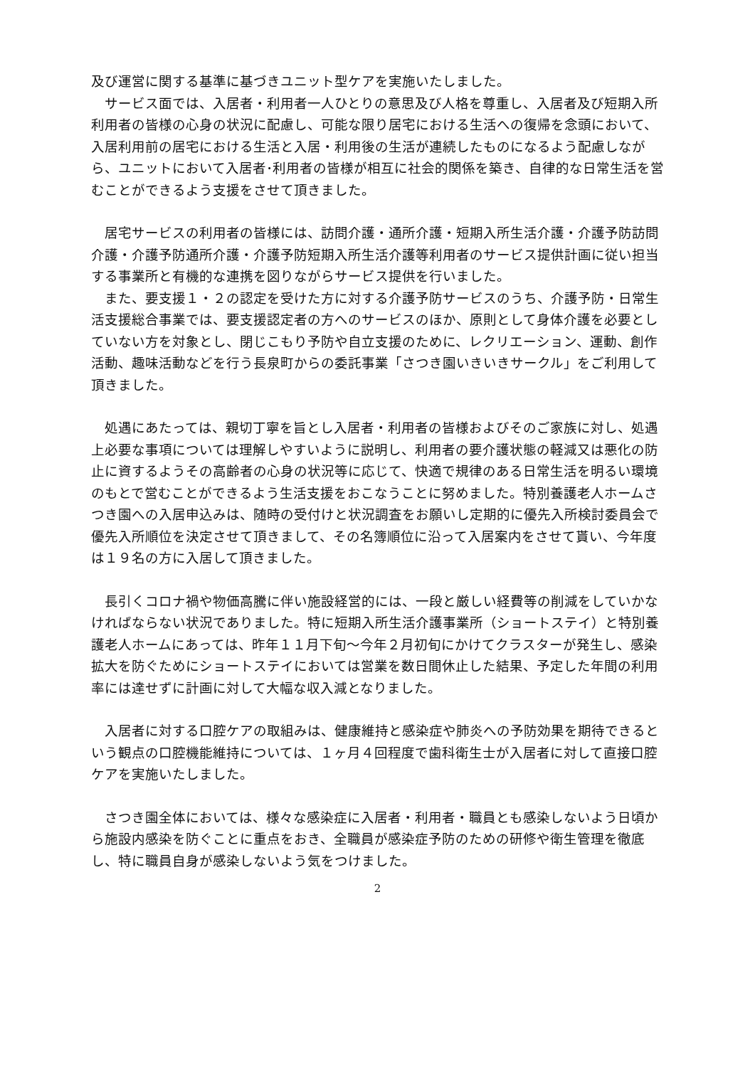及び運営に関する基準に基づきユニット型ケアを実施いたしました。
　サービス面では、入居者・利用者一人ひとりの意思及び人格を尊重し、入居者及び短期入所利用者の皆様の心身の状況に配慮し、可能な限り居宅における生活への復帰を念頭において、入居利用前の居宅における生活と入居・利用後の生活が連続したものになるよう配慮しながら、ユニットにおいて入居者･利用者の皆様が相互に社会的関係を築き、自律的な日常生活を営むことができるよう支援をさせて頂きました。
　居宅サービスの利用者の皆様には、訪問介護・通所介護・短期入所生活介護・介護予防訪問介護・介護予防通所介護・介護予防短期入所生活介護等利用者のサービス提供計画に従い担当する事業所と有機的な連携を図りながらサービス提供を行いました。
　また、要支援１・２の認定を受けた方に対する介護予防サービスのうち、介護予防・日常生活支援総合事業では、要支援認定者の方へのサービスのほか、原則として身体介護を必要としていない方を対象とし、閉じこもり予防や自立支援のために、レクリエーション、運動、創作活動、趣味活動などを行う長泉町からの委託事業「さつき園いきいきサークル」をご利用して頂きました。
　処遇にあたっては、親切丁寧を旨とし入居者・利用者の皆様およびそのご家族に対し、処遇上必要な事項については理解しやすいように説明し、利用者の要介護状態の軽減又は悪化の防止に資するようその高齢者の心身の状況等に応じて、快適で規律のある日常生活を明るい環境のもとで営むことができるよう生活支援をおこなうことに努めました。特別養護老人ホームさつき園への入居申込みは、随時の受付けと状況調査をお願いし定期的に優先入所検討委員会で優先入所順位を決定させて頂きまして、その名簿順位に沿って入居案内をさせて貰い、今年度は１９名の方に入居して頂きました。
　長引くコロナ禍や物価高騰に伴い施設経営的には、一段と厳しい経費等の削減をしていかなければならない状況でありました。特に短期入所生活介護事業所（ショートステイ）と特別養護老人ホームにあっては、昨年１１月下旬～今年２月初旬にかけてクラスターが発生し、感染拡大を防ぐためにショートステイにおいては営業を数日間休止した結果、予定した年間の利用率には達せずに計画に対して大幅な収入減となりました。
　入居者に対する口腔ケアの取組みは、健康維持と感染症や肺炎への予防効果を期待できるという観点の口腔機能維持については、１ヶ月４回程度で歯科衛生士が入居者に対して直接口腔ケアを実施いたしました。
　さつき園全体においては、様々な感染症に入居者・利用者・職員とも感染しないよう日頃から施設内感染を防ぐことに重点をおき、全職員が感染症予防のための研修や衛生管理を徹底し、特に職員自身が感染しないよう気をつけました。
2